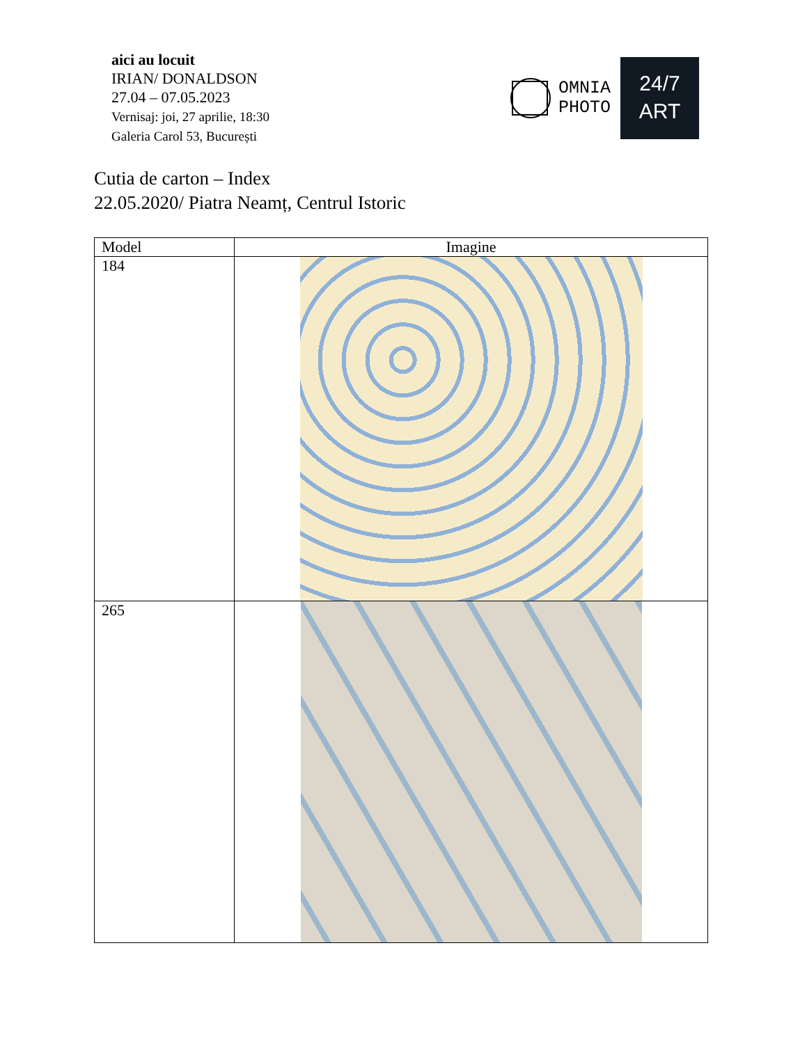aici au locuit
IRIAN/ DONALDSON
27.04 – 07.05.2023
Vernisaj: joi, 27 aprilie, 18:30
Galeria Carol 53, București
OMNIA
PHOTO
24/7
ART
Cutia de carton – Index
22.05.2020/ Piatra Neamț, Centrul Istoric
| Model | Imagine |
| --- | --- |
| 184 | |
| 265 | |